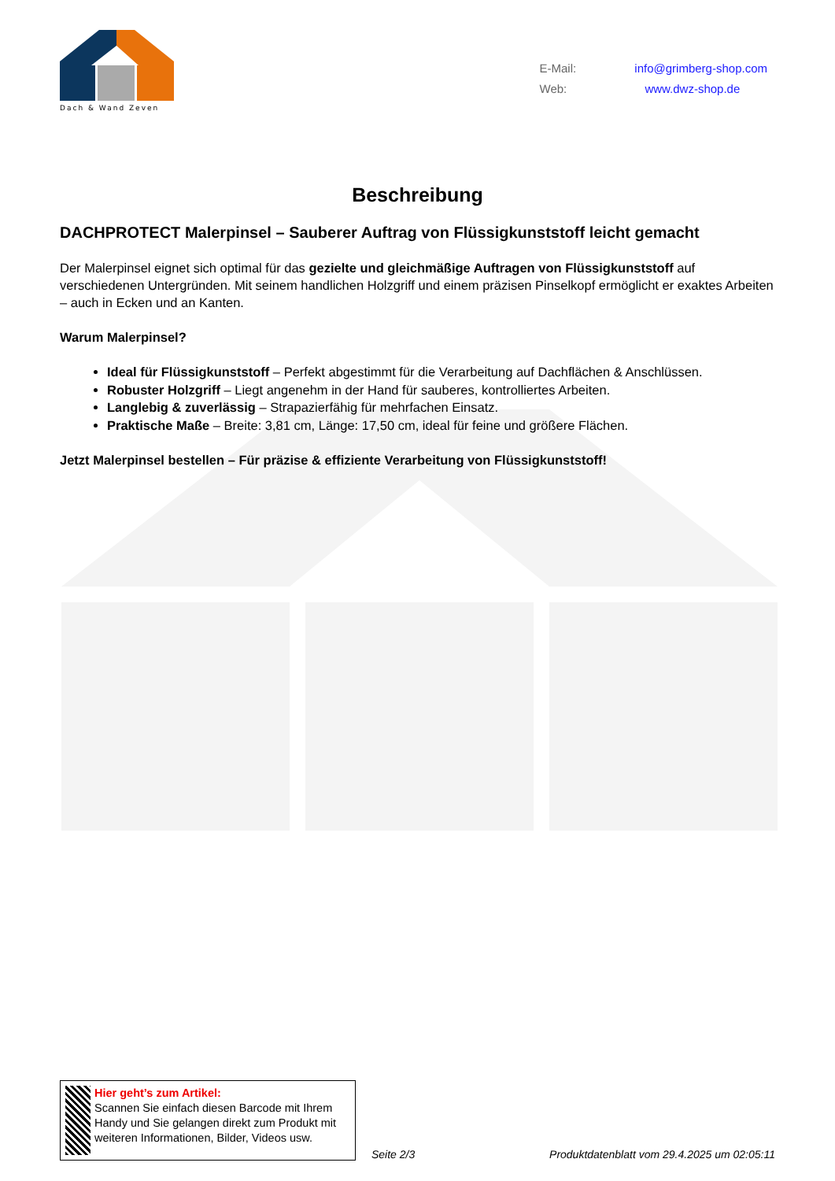Dach & Wand Zeven
E-Mail: info@grimberg-shop.com
Web: www.dwz-shop.de
Beschreibung
DACHPROTECT Malerpinsel – Sauberer Auftrag von Flüssigkunststoff leicht gemacht
Der Malerpinsel eignet sich optimal für das gezielte und gleichmäßige Auftragen von Flüssigkunststoff auf verschiedenen Untergründen. Mit seinem handlichen Holzgriff und einem präzisen Pinselkopf ermöglicht er exaktes Arbeiten – auch in Ecken und an Kanten.
Warum Malerpinsel?
Ideal für Flüssigkunststoff – Perfekt abgestimmt für die Verarbeitung auf Dachflächen & Anschlüssen.
Robuster Holzgriff – Liegt angenehm in der Hand für sauberes, kontrolliertes Arbeiten.
Langlebig & zuverlässig – Strapazierfähig für mehrfachen Einsatz.
Praktische Maße – Breite: 3,81 cm, Länge: 17,50 cm, ideal für feine und größere Flächen.
Jetzt Malerpinsel bestellen – Für präzise & effiziente Verarbeitung von Flüssigkunststoff!
Hier geht’s zum Artikel:
Scannen Sie einfach diesen Barcode mit Ihrem Handy und Sie gelangen direkt zum Produkt mit weiteren Informationen, Bilder, Videos usw.
Seite 2/3
Produktdatenblatt vom 29.4.2025 um 02:05:11